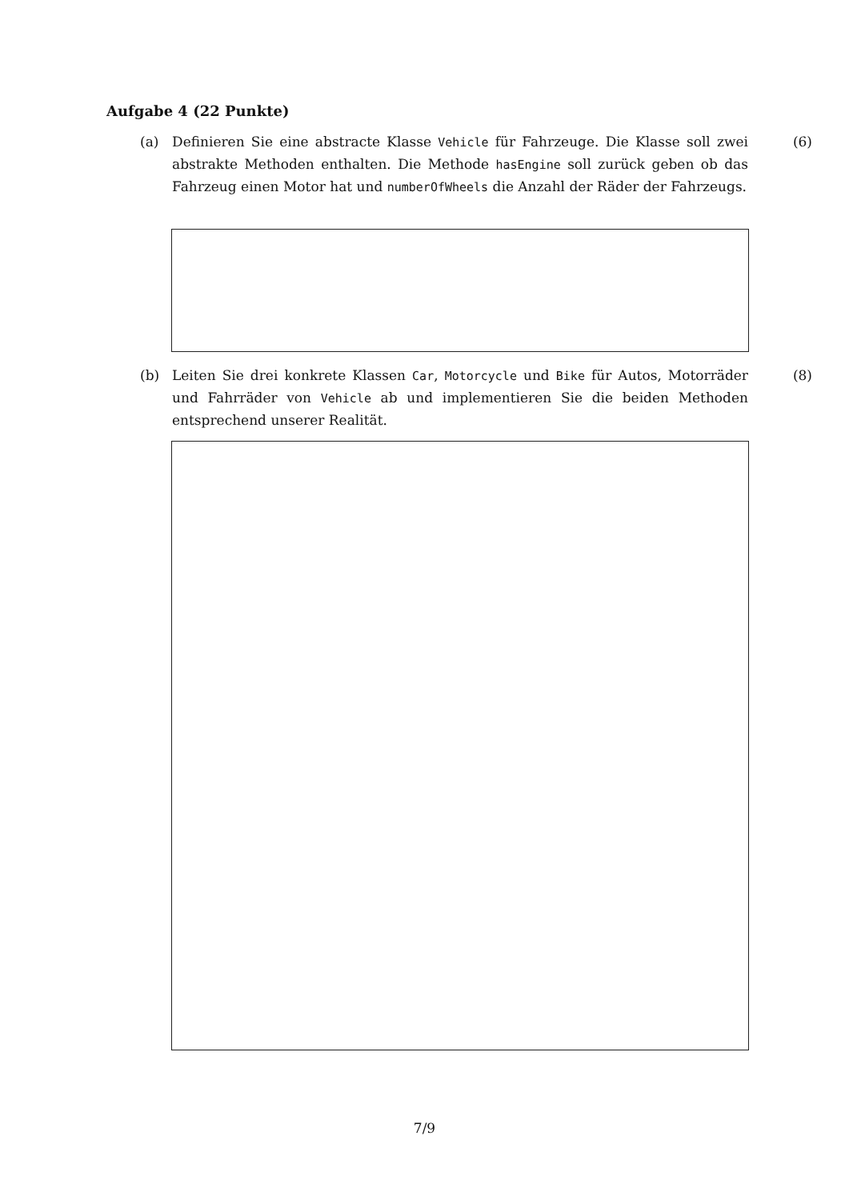Aufgabe 4 (22 Punkte)
(a) Definieren Sie eine abstracte Klasse Vehicle für Fahrzeuge. Die Klasse soll zwei abstrakte Methoden enthalten. Die Methode hasEngine soll zurück geben ob das Fahrzeug einen Motor hat und numberOfWheels die Anzahl der Räder der Fahrzeugs. (6)
(b) Leiten Sie drei konkrete Klassen Car, Motorcycle und Bike für Autos, Motorräder und Fahrräder von Vehicle ab und implementieren Sie die beiden Methoden entsprechend unserer Realität. (8)
7/9